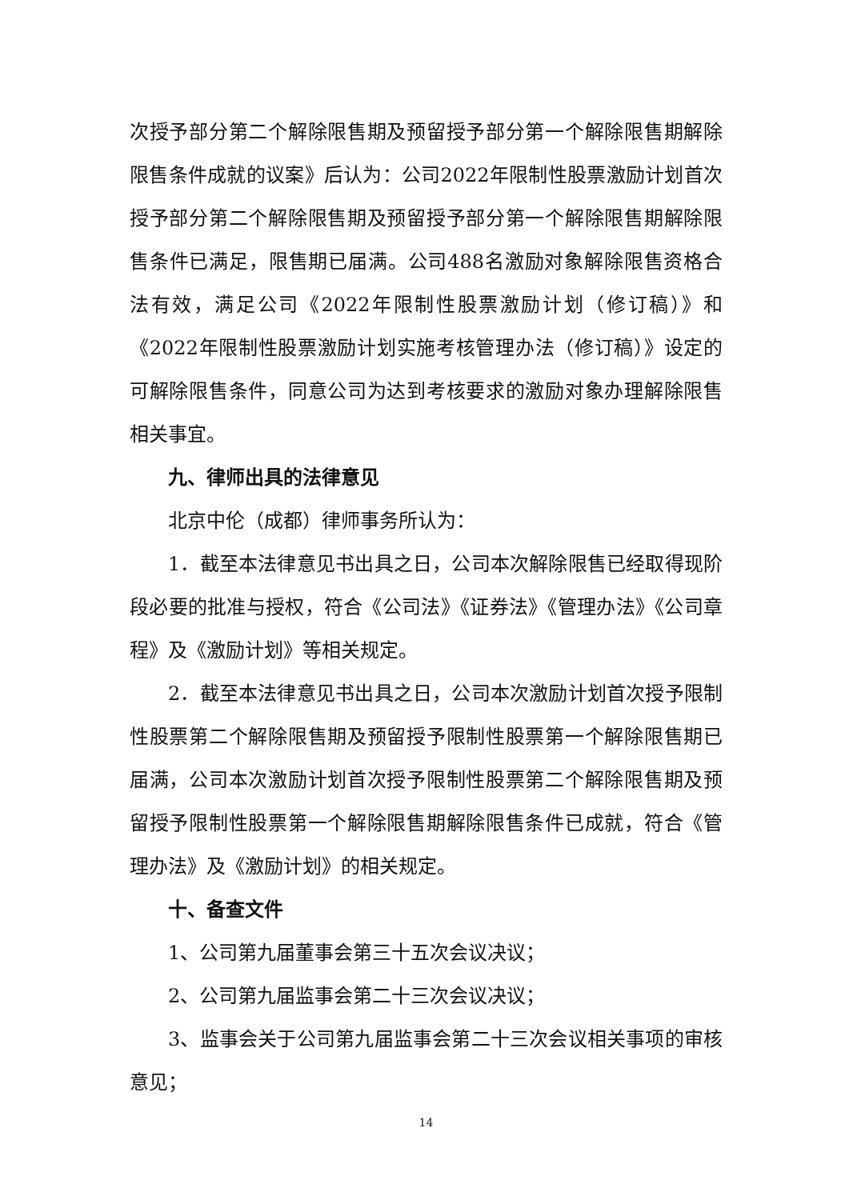次授予部分第二个解除限售期及预留授予部分第一个解除限售期解除限售条件成就的议案》后认为：公司2022年限制性股票激励计划首次授予部分第二个解除限售期及预留授予部分第一个解除限售期解除限售条件已满足，限售期已届满。公司488名激励对象解除限售资格合法有效，满足公司《2022年限制性股票激励计划（修订稿）》和《2022年限制性股票激励计划实施考核管理办法（修订稿）》设定的可解除限售条件，同意公司为达到考核要求的激励对象办理解除限售相关事宜。
九、律师出具的法律意见
北京中伦（成都）律师事务所认为：
1．截至本法律意见书出具之日，公司本次解除限售已经取得现阶段必要的批准与授权，符合《公司法》《证券法》《管理办法》《公司章程》及《激励计划》等相关规定。
2．截至本法律意见书出具之日，公司本次激励计划首次授予限制性股票第二个解除限售期及预留授予限制性股票第一个解除限售期已届满，公司本次激励计划首次授予限制性股票第二个解除限售期及预留授予限制性股票第一个解除限售期解除限售条件已成就，符合《管理办法》及《激励计划》的相关规定。
十、备查文件
1、公司第九届董事会第三十五次会议决议；
2、公司第九届监事会第二十三次会议决议；
3、监事会关于公司第九届监事会第二十三次会议相关事项的审核意见；
14